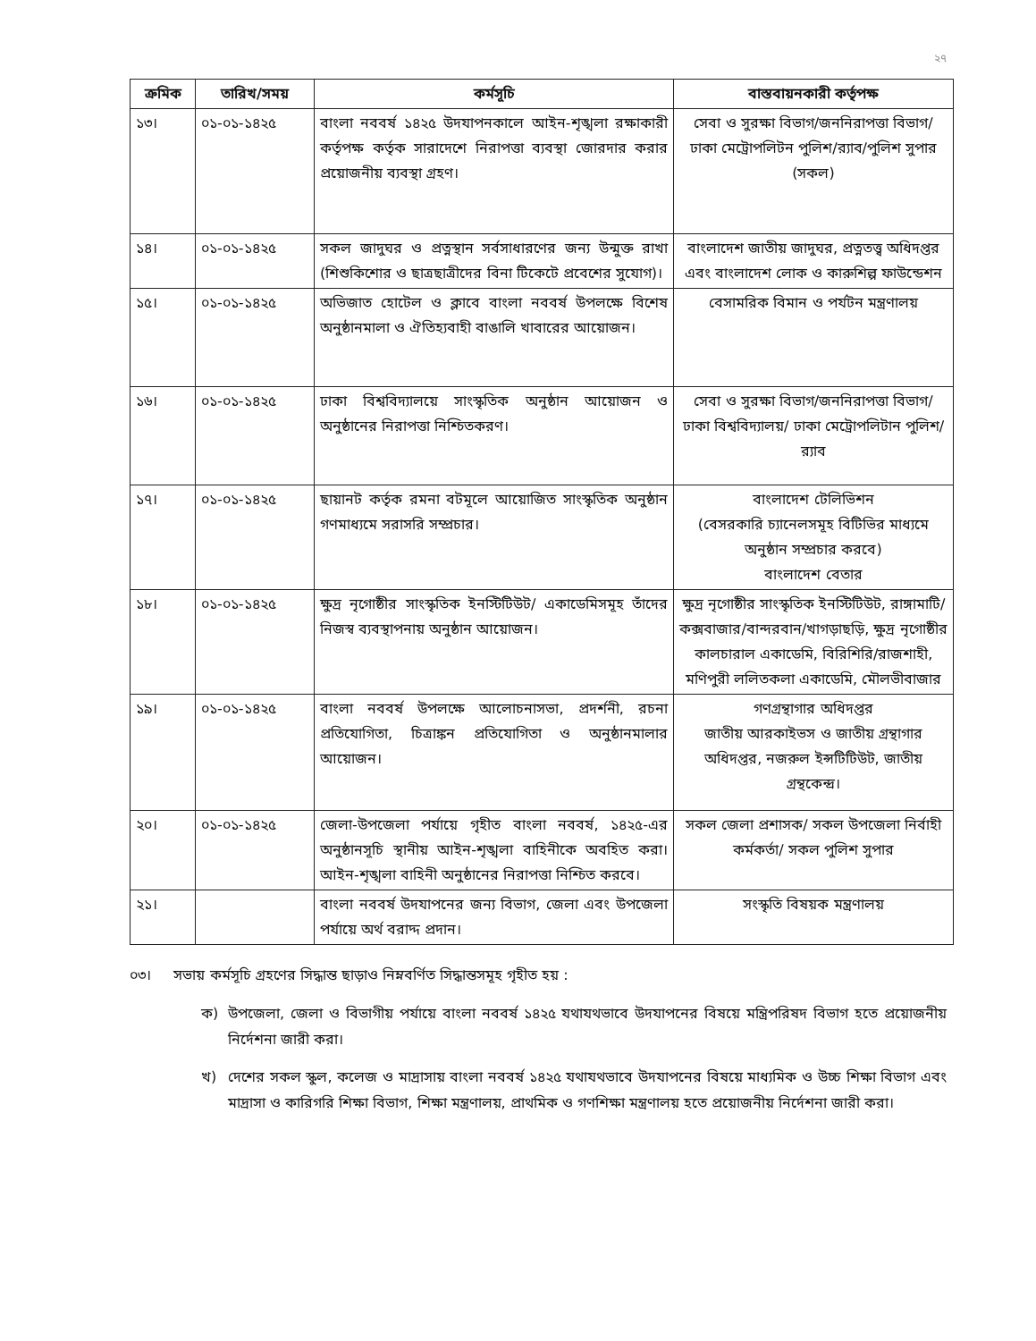২৭
| ক্রমিক | তারিখ/সময় | কর্মসূচি | বাস্তবায়নকারী কর্তৃপক্ষ |
| --- | --- | --- | --- |
| ১৩। | ০১-০১-১৪২৫ | বাংলা নববর্ষ ১৪২৫ উদযাপনকালে আইন-শৃঙ্খলা রক্ষাকারী কর্তৃপক্ষ কর্তৃক সারাদেশে নিরাপত্তা ব্যবস্থা জোরদার করার প্রয়োজনীয় ব্যবস্থা গ্রহণ। | সেবা ও সুরক্ষা বিভাগ/জননিরাপত্তা বিভাগ/ ঢাকা মেট্রোপলিটন পুলিশ/র‌্যাব/পুলিশ সুপার (সকল) |
| ১৪। | ০১-০১-১৪২৫ | সকল জাদুঘর ও প্রত্নস্থান সর্বসাধারণের জন্য উন্মুক্ত রাখা (শিশুকিশোর ও ছাত্রছাত্রীদের বিনা টিকেটে প্রবেশের সুযোগ)। | বাংলাদেশ জাতীয় জাদুঘর, প্রত্নতত্ত্ব অধিদপ্তর এবং বাংলাদেশ লোক ও কারুশিল্প ফাউন্ডেশন |
| ১৫। | ০১-০১-১৪২৫ | অভিজাত হোটেল ও ক্লাবে বাংলা নববর্ষ উপলক্ষে বিশেষ অনুষ্ঠানমালা ও ঐতিহ্যবাহী বাঙালি খাবারের আয়োজন। | বেসামরিক বিমান ও পর্যটন মন্ত্রণালয় |
| ১৬। | ০১-০১-১৪২৫ | ঢাকা বিশ্ববিদ্যালয়ে সাংস্কৃতিক অনুষ্ঠান আয়োজন ও অনুষ্ঠানের নিরাপত্তা নিশ্চিতকরণ। | সেবা ও সুরক্ষা বিভাগ/জননিরাপত্তা বিভাগ/ ঢাকা বিশ্ববিদ্যালয়/ ঢাকা মেট্রোপলিটান পুলিশ/ র‌্যাব |
| ১৭। | ০১-০১-১৪২৫ | ছায়ানট কর্তৃক রমনা বটমূলে আয়োজিত সাংস্কৃতিক অনুষ্ঠান গণমাধ্যমে সরাসরি সম্প্রচার। | বাংলাদেশ টেলিভিশন (বেসরকারি চ্যানেলসমূহ বিটিভির মাধ্যমে অনুষ্ঠান সম্প্রচার করবে) বাংলাদেশ বেতার |
| ১৮। | ০১-০১-১৪২৫ | ক্ষুদ্র নৃগোষ্ঠীর সাংস্কৃতিক ইনস্টিটিউট/ একাডেমিসমূহ তাঁদের নিজস্ব ব্যবস্থাপনায় অনুষ্ঠান আয়োজন। | ক্ষুদ্র নৃগোষ্ঠীর সাংস্কৃতিক ইনস্টিটিউট, রাঙ্গামাটি/কক্সবাজার/বান্দরবান/খাগড়াছড়ি, ক্ষুদ্র নৃগোষ্ঠীর কালচারাল একাডেমি, বিরিশিরি/রাজশাহী, মণিপুরী ললিতকলা একাডেমি, মৌলভীবাজার |
| ১৯। | ০১-০১-১৪২৫ | বাংলা নববর্ষ উপলক্ষে আলোচনাসভা, প্রদর্শনী, রচনা প্রতিযোগিতা, চিত্রাঙ্কন প্রতিযোগিতা ও অনুষ্ঠানমালার আয়োজন। | গণগ্রন্থাগার অধিদপ্তর জাতীয় আরকাইভস ও জাতীয় গ্রন্থাগার অধিদপ্তর, নজরুল ইন্সটিটিউট, জাতীয় গ্রন্থকেন্দ্র। |
| ২০। | ০১-০১-১৪২৫ | জেলা-উপজেলা পর্যায়ে গৃহীত বাংলা নববর্ষ, ১৪২৫-এর অনুষ্ঠানসূচি স্থানীয় আইন-শৃঙ্খলা বাহিনীকে অবহিত করা। আইন-শৃঙ্খলা বাহিনী অনুষ্ঠানের নিরাপত্তা নিশ্চিত করবে। | সকল জেলা প্রশাসক/ সকল উপজেলা নির্বাহী কর্মকর্তা/ সকল পুলিশ সুপার |
| ২১। | | বাংলা নববর্ষ উদযাপনের জন্য বিভাগ, জেলা এবং উপজেলা পর্যায়ে অর্থ বরাদ্দ প্রদান। | সংস্কৃতি বিষয়ক মন্ত্রণালয় |
০৩। সভায় কর্মসূচি গ্রহণের সিদ্ধান্ত ছাড়াও নিম্নবর্ণিত সিদ্ধান্তসমূহ গৃহীত হয় :
ক) উপজেলা, জেলা ও বিভাগীয় পর্যায়ে বাংলা নববর্ষ ১৪২৫ যথাযথভাবে উদযাপনের বিষয়ে মন্ত্রিপরিষদ বিভাগ হতে প্রয়োজনীয় নির্দেশনা জারী করা।
খ) দেশের সকল স্কুল, কলেজ ও মাদ্রাসায় বাংলা নববর্ষ ১৪২৫ যথাযথভাবে উদযাপনের বিষয়ে মাধ্যমিক ও উচ্চ শিক্ষা বিভাগ এবং মাদ্রাসা ও কারিগরি শিক্ষা বিভাগ, শিক্ষা মন্ত্রণালয়, প্রাথমিক ও গণশিক্ষা মন্ত্রণালয় হতে প্রয়োজনীয় নির্দেশনা জারী করা।